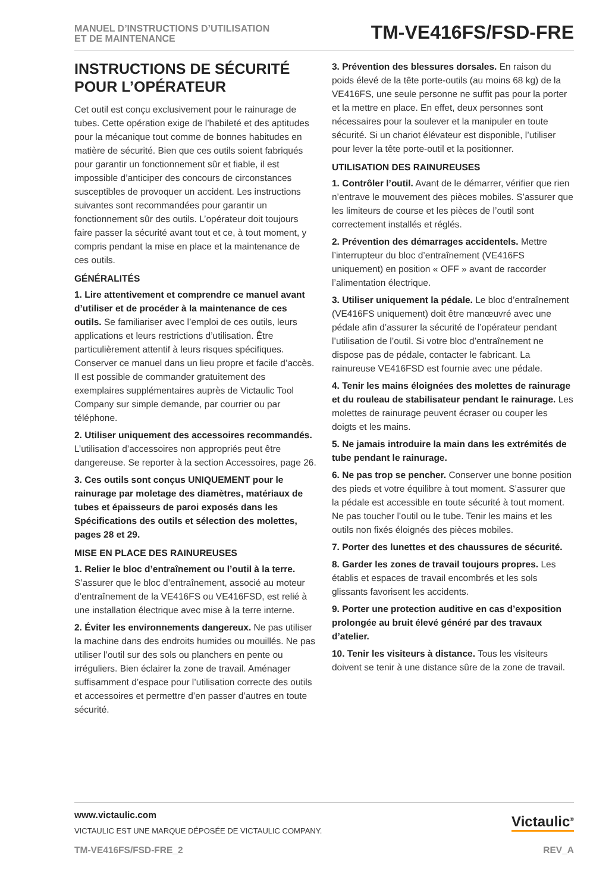MANUEL D’INSTRUCTIONS D’UTILISATION
ET DE MAINTENANCE
TM-VE416FS/FSD-FRE
INSTRUCTIONS DE SÉCURITÉ POUR L’OPÉRATEUR
Cet outil est conçu exclusivement pour le rainurage de tubes. Cette opération exige de l’habileté et des aptitudes pour la mécanique tout comme de bonnes habitudes en matière de sécurité. Bien que ces outils soient fabriqués pour garantir un fonctionnement sûr et fiable, il est impossible d’anticiper des concours de circonstances susceptibles de provoquer un accident. Les instructions suivantes sont recommandées pour garantir un fonctionnement sûr des outils. L’opérateur doit toujours faire passer la sécurité avant tout et ce, à tout moment, y compris pendant la mise en place et la maintenance de ces outils.
GÉNÉRALITÉS
1. Lire attentivement et comprendre ce manuel avant d’utiliser et de procéder à la maintenance de ces outils. Se familiariser avec l’emploi de ces outils, leurs applications et leurs restrictions d’utilisation. Être particulièrement attentif à leurs risques spécifiques. Conserver ce manuel dans un lieu propre et facile d’accès. Il est possible de commander gratuitement des exemplaires supplémentaires auprès de Victaulic Tool Company sur simple demande, par courrier ou par téléphone.
2. Utiliser uniquement des accessoires recommandés. L’utilisation d’accessoires non appropriés peut être dangereuse. Se reporter à la section Accessoires, page 26.
3. Ces outils sont conçus UNIQUEMENT pour le rainurage par moletage des diamètres, matériaux de tubes et épaisseurs de paroi exposés dans les Spécifications des outils et sélection des molettes, pages 28 et 29.
MISE EN PLACE DES RAINUREUSES
1. Relier le bloc d’entraînement ou l’outil à la terre. S’assurer que le bloc d’entraînement, associé au moteur d’entraînement de la VE416FS ou VE416FSD, est relié à une installation électrique avec mise à la terre interne.
2. Éviter les environnements dangereux. Ne pas utiliser la machine dans des endroits humides ou mouillés. Ne pas utiliser l’outil sur des sols ou planchers en pente ou irréguliers. Bien éclairer la zone de travail. Aménager suffisamment d’espace pour l’utilisation correcte des outils et accessoires et permettre d’en passer d’autres en toute sécurité.
3. Prévention des blessures dorsales. En raison du poids élevé de la tête porte-outils (au moins 68 kg) de la VE416FS, une seule personne ne suffit pas pour la porter et la mettre en place. En effet, deux personnes sont nécessaires pour la soulever et la manipuler en toute sécurité. Si un chariot élévateur est disponible, l’utiliser pour lever la tête porte-outil et la positionner.
UTILISATION DES RAINUREUSES
1. Contrôler l’outil. Avant de le démarrer, vérifier que rien n’entrave le mouvement des pièces mobiles. S’assurer que les limiteurs de course et les pièces de l’outil sont correctement installés et réglés.
2. Prévention des démarrages accidentels. Mettre l’interrupteur du bloc d’entraînement (VE416FS uniquement) en position « OFF » avant de raccorder l’alimentation électrique.
3. Utiliser uniquement la pédale. Le bloc d’entraînement (VE416FS uniquement) doit être manœuvré avec une pédale afin d’assurer la sécurité de l’opérateur pendant l’utilisation de l’outil. Si votre bloc d’entraînement ne dispose pas de pédale, contacter le fabricant. La rainureuse VE416FSD est fournie avec une pédale.
4. Tenir les mains éloignées des molettes de rainurage et du rouleau de stabilisateur pendant le rainurage. Les molettes de rainurage peuvent écraser ou couper les doigts et les mains.
5. Ne jamais introduire la main dans les extrémités de tube pendant le rainurage.
6. Ne pas trop se pencher. Conserver une bonne position des pieds et votre équilibre à tout moment. S’assurer que la pédale est accessible en toute sécurité à tout moment. Ne pas toucher l’outil ou le tube. Tenir les mains et les outils non fixés éloignés des pièces mobiles.
7. Porter des lunettes et des chaussures de sécurité.
8. Garder les zones de travail toujours propres. Les établis et espaces de travail encombrés et les sols glissants favorisent les accidents.
9. Porter une protection auditive en cas d’exposition prolongée au bruit élevé généré par des travaux d’atelier.
10. Tenir les visiteurs à distance. Tous les visiteurs doivent se tenir à une distance sûre de la zone de travail.
www.victaulic.com
VICTAULIC EST UNE MARQUE DÉPOSÉE DE VICTAULIC COMPANY.
Victaulic<sup>®</sup>
TM-VE416FS/FSD-FRE_2 REV_A